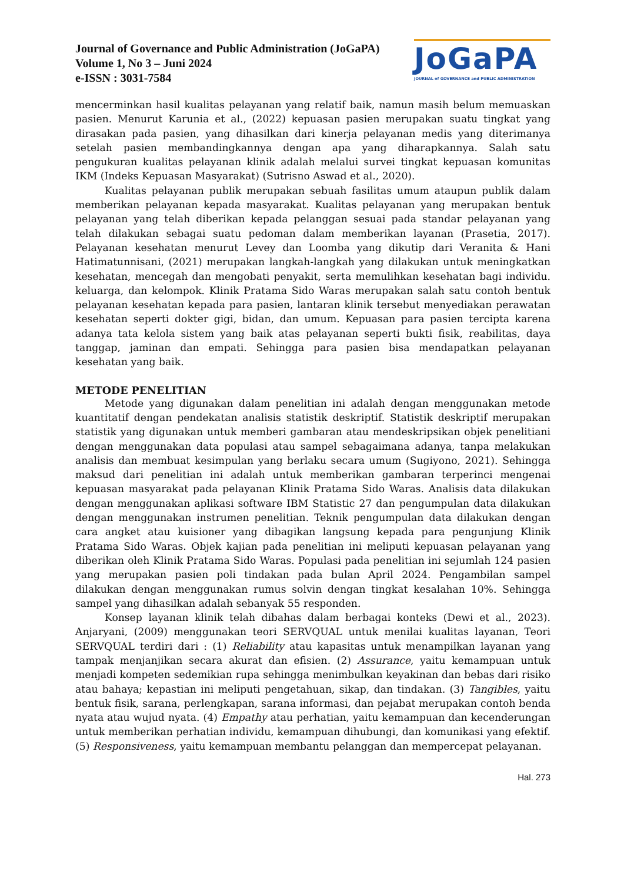Journal of Governance and Public Administration (JoGaPA)
Volume 1, No 3 – Juni 2024
e-ISSN : 3031-7584
JoGaPA
JOURNAL of GOVERNANCE and PUBLIC ADMINISTRATION
mencerminkan hasil kualitas pelayanan yang relatif baik, namun masih belum memuaskan pasien. Menurut Karunia et al., (2022) kepuasan pasien merupakan suatu tingkat yang dirasakan pada pasien, yang dihasilkan dari kinerja pelayanan medis yang diterimanya setelah pasien membandingkannya dengan apa yang diharapkannya. Salah satu pengukuran kualitas pelayanan klinik adalah melalui survei tingkat kepuasan komunitas IKM (Indeks Kepuasan Masyarakat) (Sutrisno Aswad et al., 2020).
Kualitas pelayanan publik merupakan sebuah fasilitas umum ataupun publik dalam memberikan pelayanan kepada masyarakat. Kualitas pelayanan yang merupakan bentuk pelayanan yang telah diberikan kepada pelanggan sesuai pada standar pelayanan yang telah dilakukan sebagai suatu pedoman dalam memberikan layanan (Prasetia, 2017). Pelayanan kesehatan menurut Levey dan Loomba yang dikutip dari Veranita & Hani Hatimatunnisani, (2021) merupakan langkah-langkah yang dilakukan untuk meningkatkan kesehatan, mencegah dan mengobati penyakit, serta memulihkan kesehatan bagi individu. keluarga, dan kelompok. Klinik Pratama Sido Waras merupakan salah satu contoh bentuk pelayanan kesehatan kepada para pasien, lantaran klinik tersebut menyediakan perawatan kesehatan seperti dokter gigi, bidan, dan umum. Kepuasan para pasien tercipta karena adanya tata kelola sistem yang baik atas pelayanan seperti bukti fisik, reabilitas, daya tanggap, jaminan dan empati. Sehingga para pasien bisa mendapatkan pelayanan kesehatan yang baik.
METODE PENELITIAN
Metode yang digunakan dalam penelitian ini adalah dengan menggunakan metode kuantitatif dengan pendekatan analisis statistik deskriptif. Statistik deskriptif merupakan statistik yang digunakan untuk memberi gambaran atau mendeskripsikan objek penelitiani dengan menggunakan data populasi atau sampel sebagaimana adanya, tanpa melakukan analisis dan membuat kesimpulan yang berlaku secara umum (Sugiyono, 2021). Sehingga maksud dari penelitian ini adalah untuk memberikan gambaran terperinci mengenai kepuasan masyarakat pada pelayanan Klinik Pratama Sido Waras. Analisis data dilakukan dengan menggunakan aplikasi software IBM Statistic 27 dan pengumpulan data dilakukan dengan menggunakan instrumen penelitian. Teknik pengumpulan data dilakukan dengan cara angket atau kuisioner yang dibagikan langsung kepada para pengunjung Klinik Pratama Sido Waras. Objek kajian pada penelitian ini meliputi kepuasan pelayanan yang diberikan oleh Klinik Pratama Sido Waras. Populasi pada penelitian ini sejumlah 124 pasien yang merupakan pasien poli tindakan pada bulan April 2024. Pengambilan sampel dilakukan dengan menggunakan rumus solvin dengan tingkat kesalahan 10%. Sehingga sampel yang dihasilkan adalah sebanyak 55 responden.
Konsep layanan klinik telah dibahas dalam berbagai konteks (Dewi et al., 2023). Anjaryani, (2009) menggunakan teori SERVQUAL untuk menilai kualitas layanan, Teori SERVQUAL terdiri dari : (1) Reliability atau kapasitas untuk menampilkan layanan yang tampak menjanjikan secara akurat dan efisien. (2) Assurance, yaitu kemampuan untuk menjadi kompeten sedemikian rupa sehingga menimbulkan keyakinan dan bebas dari risiko atau bahaya; kepastian ini meliputi pengetahuan, sikap, dan tindakan. (3) Tangibles, yaitu bentuk fisik, sarana, perlengkapan, sarana informasi, dan pejabat merupakan contoh benda nyata atau wujud nyata. (4) Empathy atau perhatian, yaitu kemampuan dan kecenderungan untuk memberikan perhatian individu, kemampuan dihubungi, dan komunikasi yang efektif. (5) Responsiveness, yaitu kemampuan membantu pelanggan dan mempercepat pelayanan.
Hal. 273